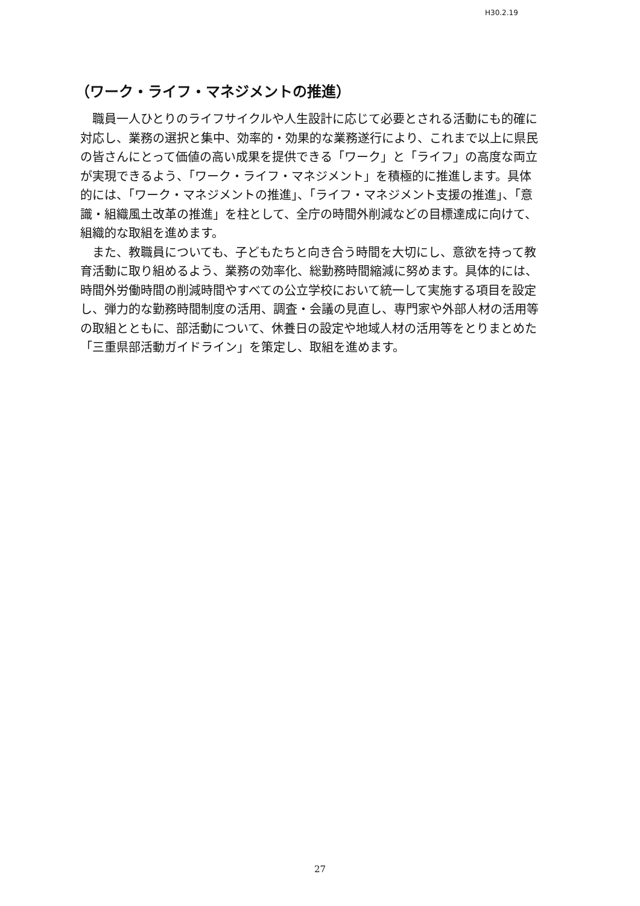H30.2.19
（ワーク・ライフ・マネジメントの推進）
職員一人ひとりのライフサイクルや人生設計に応じて必要とされる活動にも的確に対応し、業務の選択と集中、効率的・効果的な業務遂行により、これまで以上に県民の皆さんにとって価値の高い成果を提供できる「ワーク」と「ライフ」の高度な両立が実現できるよう、「ワーク・ライフ・マネジメント」を積極的に推進します。具体的には、「ワーク・マネジメントの推進」、「ライフ・マネジメント支援の推進」、「意識・組織風土改革の推進」を柱として、全庁の時間外削減などの目標達成に向けて、組織的な取組を進めます。
また、教職員についても、子どもたちと向き合う時間を大切にし、意欲を持って教育活動に取り組めるよう、業務の効率化、総勤務時間縮減に努めます。具体的には、時間外労働時間の削減時間やすべての公立学校において統一して実施する項目を設定し、弾力的な勤務時間制度の活用、調査・会議の見直し、専門家や外部人材の活用等の取組とともに、部活動について、休養日の設定や地域人材の活用等をとりまとめた「三重県部活動ガイドライン」を策定し、取組を進めます。
27